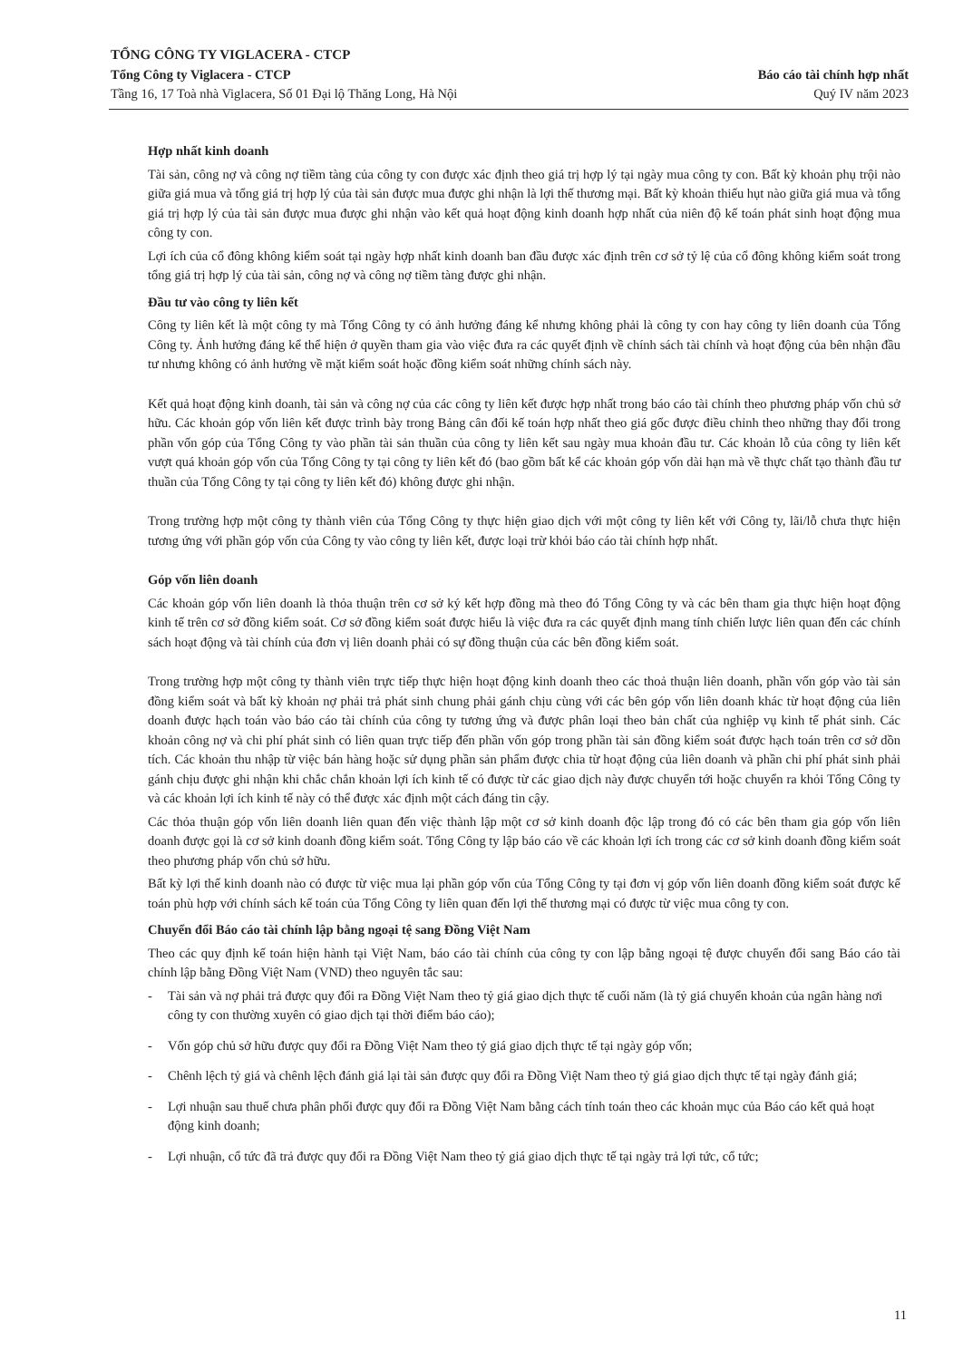TỔNG CÔNG TY VIGLACERA - CTCP
Tổng Công ty Viglacera - CTCP Báo cáo tài chính hợp nhất
Tầng 16, 17 Toà nhà Viglacera, Số 01 Đại lộ Thăng Long, Hà Nội Quý IV năm 2023
Hợp nhất kinh doanh
Tài sản, công nợ và công nợ tiềm tàng của công ty con được xác định theo giá trị hợp lý tại ngày mua công ty con. Bất kỳ khoản phụ trội nào giữa giá mua và tổng giá trị hợp lý của tài sản được mua được ghi nhận là lợi thế thương mại. Bất kỳ khoản thiếu hụt nào giữa giá mua và tổng giá trị hợp lý của tài sản được mua được ghi nhận vào kết quả hoạt động kinh doanh hợp nhất của niên độ kế toán phát sinh hoạt động mua công ty con.
Lợi ích của cổ đông không kiểm soát tại ngày hợp nhất kinh doanh ban đầu được xác định trên cơ sở tỷ lệ của cổ đông không kiểm soát trong tổng giá trị hợp lý của tài sản, công nợ và công nợ tiềm tàng được ghi nhận.
Đầu tư vào công ty liên kết
Công ty liên kết là một công ty mà Tổng Công ty có ảnh hưởng đáng kể nhưng không phải là công ty con hay công ty liên doanh của Tổng Công ty. Ảnh hưởng đáng kể thể hiện ở quyền tham gia vào việc đưa ra các quyết định về chính sách tài chính và hoạt động của bên nhận đầu tư nhưng không có ảnh hưởng về mặt kiểm soát hoặc đồng kiểm soát những chính sách này.
Kết quả hoạt động kinh doanh, tài sản và công nợ của các công ty liên kết được hợp nhất trong báo cáo tài chính theo phương pháp vốn chủ sở hữu. Các khoản góp vốn liên kết được trình bày trong Bảng cân đối kế toán hợp nhất theo giá gốc được điều chỉnh theo những thay đổi trong phần vốn góp của Tổng Công ty vào phần tài sản thuần của công ty liên kết sau ngày mua khoản đầu tư. Các khoản lỗ của công ty liên kết vượt quá khoản góp vốn của Tổng Công ty tại công ty liên kết đó (bao gồm bất kể các khoản góp vốn dài hạn mà về thực chất tạo thành đầu tư thuần của Tổng Công ty tại công ty liên kết đó) không được ghi nhận.
Trong trường hợp một công ty thành viên của Tổng Công ty thực hiện giao dịch với một công ty liên kết với Công ty, lãi/lỗ chưa thực hiện tương ứng với phần góp vốn của Công ty vào công ty liên kết, được loại trừ khỏi báo cáo tài chính hợp nhất.
Góp vốn liên doanh
Các khoản góp vốn liên doanh là thỏa thuận trên cơ sở ký kết hợp đồng mà theo đó Tổng Công ty và các bên tham gia thực hiện hoạt động kinh tế trên cơ sở đồng kiểm soát. Cơ sở đồng kiểm soát được hiểu là việc đưa ra các quyết định mang tính chiến lược liên quan đến các chính sách hoạt động và tài chính của đơn vị liên doanh phải có sự đồng thuận của các bên đồng kiểm soát.
Trong trường hợp một công ty thành viên trực tiếp thực hiện hoạt động kinh doanh theo các thoả thuận liên doanh, phần vốn góp vào tài sản đồng kiểm soát và bất kỳ khoản nợ phải trả phát sinh chung phải gánh chịu cùng với các bên góp vốn liên doanh khác từ hoạt động của liên doanh được hạch toán vào báo cáo tài chính của công ty tương ứng và được phân loại theo bản chất của nghiệp vụ kinh tế phát sinh. Các khoản công nợ và chi phí phát sinh có liên quan trực tiếp đến phần vốn góp trong phần tài sản đồng kiểm soát được hạch toán trên cơ sở dồn tích. Các khoản thu nhập từ việc bán hàng hoặc sử dụng phần sản phẩm được chia từ hoạt động của liên doanh và phần chi phí phát sinh phải gánh chịu được ghi nhận khi chắc chắn khoản lợi ích kinh tế có được từ các giao dịch này được chuyển tới hoặc chuyển ra khỏi Tổng Công ty và các khoản lợi ích kinh tế này có thể được xác định một cách đáng tin cậy.
Các thỏa thuận góp vốn liên doanh liên quan đến việc thành lập một cơ sở kinh doanh độc lập trong đó có các bên tham gia góp vốn liên doanh được gọi là cơ sở kinh doanh đồng kiểm soát. Tổng Công ty lập báo cáo về các khoản lợi ích trong các cơ sở kinh doanh đồng kiểm soát theo phương pháp vốn chủ sở hữu.
Bất kỳ lợi thế kinh doanh nào có được từ việc mua lại phần góp vốn của Tổng Công ty tại đơn vị góp vốn liên doanh đồng kiểm soát được kế toán phù hợp với chính sách kế toán của Tổng Công ty liên quan đến lợi thế thương mại có được từ việc mua công ty con.
Chuyển đổi Báo cáo tài chính lập bằng ngoại tệ sang Đồng Việt Nam
Theo các quy định kế toán hiện hành tại Việt Nam, báo cáo tài chính của công ty con lập bằng ngoại tệ được chuyển đổi sang Báo cáo tài chính lập bằng Đồng Việt Nam (VND) theo nguyên tắc sau:
- Tài sản và nợ phải trả được quy đổi ra Đồng Việt Nam theo tỷ giá giao dịch thực tế cuối năm (là tỷ giá chuyển khoản của ngân hàng nơi công ty con thường xuyên có giao dịch tại thời điểm báo cáo);
- Vốn góp chủ sở hữu được quy đổi ra Đồng Việt Nam theo tỷ giá giao dịch thực tế tại ngày góp vốn;
- Chênh lệch tỷ giá và chênh lệch đánh giá lại tài sản được quy đổi ra Đồng Việt Nam theo tỷ giá giao dịch thực tế tại ngày đánh giá;
- Lợi nhuận sau thuế chưa phân phối được quy đổi ra Đồng Việt Nam bằng cách tính toán theo các khoản mục của Báo cáo kết quả hoạt động kinh doanh;
- Lợi nhuận, cổ tức đã trả được quy đổi ra Đồng Việt Nam theo tỷ giá giao dịch thực tế tại ngày trả lợi tức, cổ tức;
11